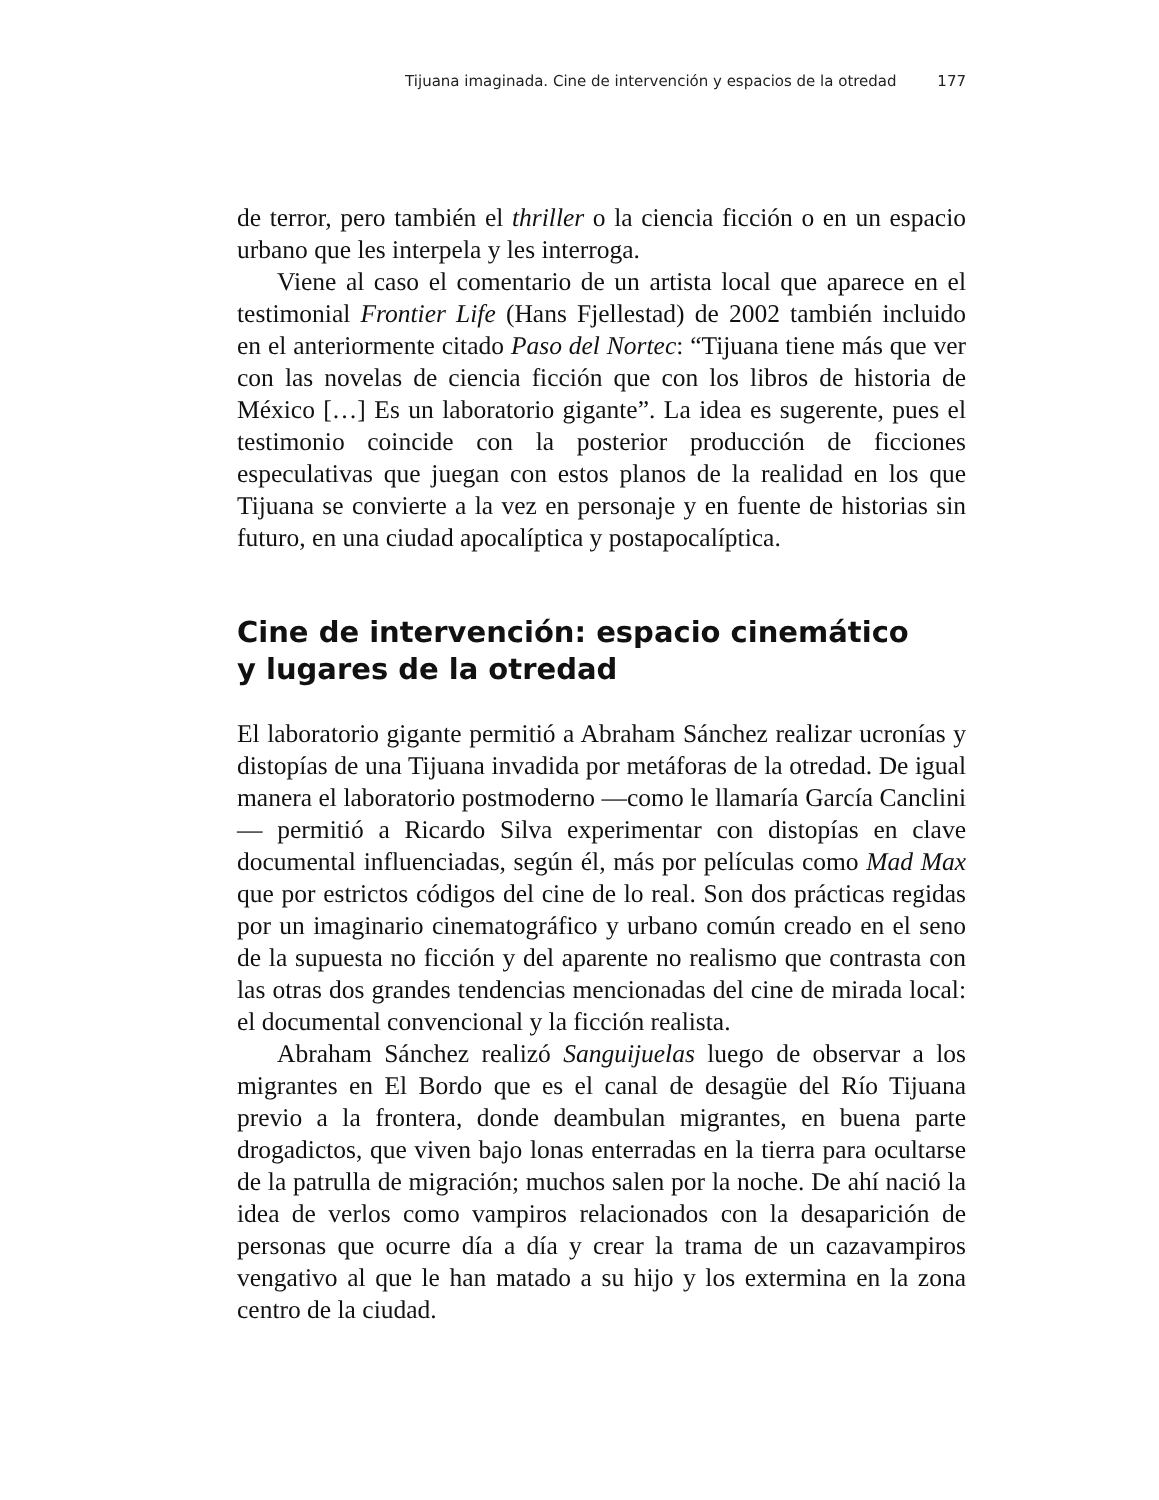Tijuana imaginada. Cine de intervención y espacios de la otredad 177
de terror, pero también el thriller o la ciencia ficción o en un espacio urbano que les interpela y les interroga.
Viene al caso el comentario de un artista local que aparece en el testimonial Frontier Life (Hans Fjellestad) de 2002 también incluido en el anteriormente citado Paso del Nortec: “Tijuana tiene más que ver con las novelas de ciencia ficción que con los libros de historia de México […] Es un laboratorio gigante”. La idea es sugerente, pues el testimonio coincide con la posterior producción de ficciones especulativas que juegan con estos planos de la realidad en los que Tijuana se convierte a la vez en personaje y en fuente de historias sin futuro, en una ciudad apocalíptica y postapocalíptica.
Cine de intervención: espacio cinemático
y lugares de la otredad
El laboratorio gigante permitió a Abraham Sánchez realizar ucronías y distopías de una Tijuana invadida por metáforas de la otredad. De igual manera el laboratorio postmoderno —como le llamaría García Canclini— permitió a Ricardo Silva experimentar con distopías en clave documental influenciadas, según él, más por películas como Mad Max que por estrictos códigos del cine de lo real. Son dos prácticas regidas por un imaginario cinematográfico y urbano común creado en el seno de la supuesta no ficción y del aparente no realismo que contrasta con las otras dos grandes tendencias mencionadas del cine de mirada local: el documental convencional y la ficción realista.
Abraham Sánchez realizó Sanguijuelas luego de observar a los migrantes en El Bordo que es el canal de desagüe del Río Tijuana previo a la frontera, donde deambulan migrantes, en buena parte drogadictos, que viven bajo lonas enterradas en la tierra para ocultarse de la patrulla de migración; muchos salen por la noche. De ahí nació la idea de verlos como vampiros relacionados con la desaparición de personas que ocurre día a día y crear la trama de un cazavampiros vengativo al que le han matado a su hijo y los extermina en la zona centro de la ciudad.